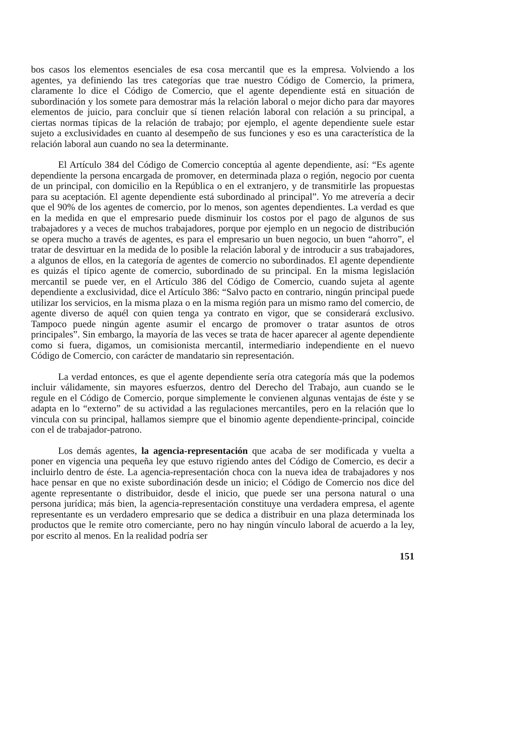bos casos los elementos esenciales de esa cosa mercantil que es la empresa. Volviendo a los agentes, ya definiendo las tres categorías que trae nuestro Código de Comercio, la primera, claramente lo dice el Código de Comercio, que el agente dependiente está en situación de subordinación y los somete para demostrar más la relación laboral o mejor dicho para dar mayores elementos de juicio, para concluir que sí tienen relación laboral con relación a su principal, a ciertas normas típicas de la relación de trabajo; por ejemplo, el agente dependiente suele estar sujeto a exclusividades en cuanto al desempeño de sus funciones y eso es una característica de la relación laboral aun cuando no sea la determinante.
El Artículo 384 del Código de Comercio conceptúa al agente dependiente, así: “Es agente dependiente la persona encargada de promover, en determinada plaza o región, negocio por cuenta de un principal, con domicilio en la República o en el extranjero, y de transmitirle las propuestas para su aceptación. El agente dependiente está subordinado al principal”. Yo me atrevería a decir que el 90% de los agentes de comercio, por lo menos, son agentes dependientes. La verdad es que en la medida en que el empresario puede disminuir los costos por el pago de algunos de sus trabajadores y a veces de muchos trabajadores, porque por ejemplo en un negocio de distribución se opera mucho a través de agentes, es para el empresario un buen negocio, un buen “ahorro”, el tratar de desvirtuar en la medida de lo posible la relación laboral y de introducir a sus trabajadores, a algunos de ellos, en la categoría de agentes de comercio no subordinados. El agente dependiente es quizás el típico agente de comercio, subordinado de su principal. En la misma legislación mercantil se puede ver, en el Artículo 386 del Código de Comercio, cuando sujeta al agente dependiente a exclusividad, dice el Artículo 386: “Salvo pacto en contrario, ningún principal puede utilizar los servicios, en la misma plaza o en la misma región para un mismo ramo del comercio, de agente diverso de aquél con quien tenga ya contrato en vigor, que se considerará exclusivo. Tampoco puede ningún agente asumir el encargo de promover o tratar asuntos de otros principales”. Sin embargo, la mayoría de las veces se trata de hacer aparecer al agente dependiente como si fuera, digamos, un comisionista mercantil, intermediario independiente en el nuevo Código de Comercio, con carácter de mandatario sin representación.
La verdad entonces, es que el agente dependiente sería otra categoría más que la podemos incluir válidamente, sin mayores esfuerzos, dentro del Derecho del Trabajo, aun cuando se le regule en el Código de Comercio, porque simplemente le convienen algunas ventajas de éste y se adapta en lo “externo” de su actividad a las regulaciones mercantiles, pero en la relación que lo vincula con su principal, hallamos siempre que el binomio agente dependiente-principal, coincide con el de trabajador-patrono.
Los demás agentes, la agencia-representación que acaba de ser modificada y vuelta a poner en vigencia una pequeña ley que estuvo rigiendo antes del Código de Comercio, es decir a incluirlo dentro de éste. La agencia-representación choca con la nueva idea de trabajadores y nos hace pensar en que no existe subordinación desde un inicio; el Código de Comercio nos dice del agente representante o distribuidor, desde el inicio, que puede ser una persona natural o una persona jurídica; más bien, la agencia-representación constituye una verdadera empresa, el agente representante es un verdadero empresario que se dedica a distribuir en una plaza determinada los productos que le remite otro comerciante, pero no hay ningún vínculo laboral de acuerdo a la ley, por escrito al menos. En la realidad podría ser
151